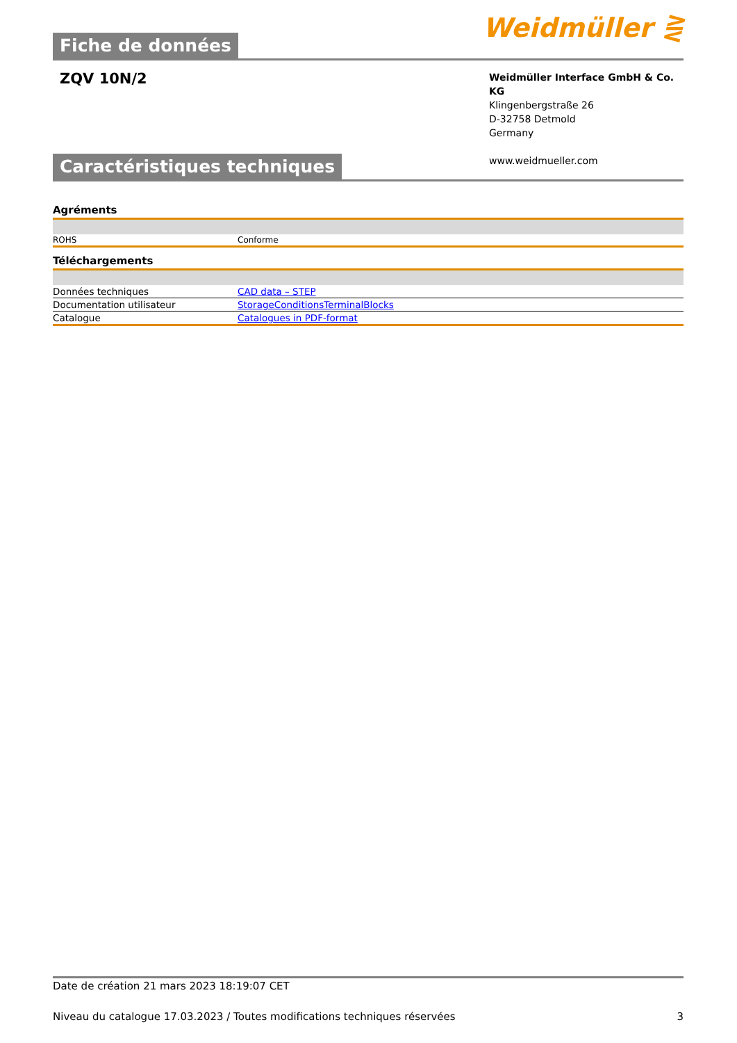Fiche de données
Weidmüller ⋛
ZQV 10N/2
Weidmüller Interface GmbH & Co. KG
Klingenbergstraße 26
D-32758 Detmold
Germany
www.weidmueller.com
Caractéristiques techniques
Agréments
| ROHS | Conforme |
Téléchargements
| Données techniques | CAD data – STEP |
| Documentation utilisateur | StorageConditionsTerminalBlocks |
| Catalogue | Catalogues in PDF-format |
Date de création 21 mars 2023 18:19:07 CET
Niveau du catalogue 17.03.2023 / Toutes modifications techniques réservées 3